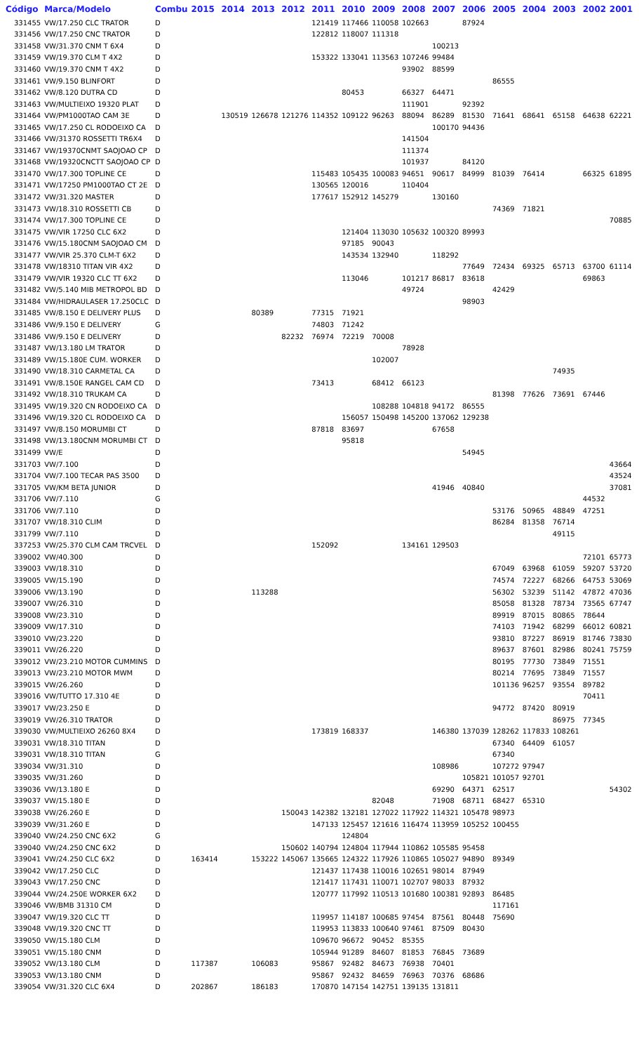| Código | Marca/Modelo | Combu | 2015 | 2014 | 2013 | 2012 | 2011 | 2010 | 2009 | 2008 | 2007 | 2006 | 2005 | 2004 | 2003 | 2002 | 2001 |
| --- | --- | --- | --- | --- | --- | --- | --- | --- | --- | --- | --- | --- | --- | --- | --- | --- | --- |
| 331455 | VW/17.250 CLC TRATOR | D | | | | | 121419 | 117466 | 110058 | 102663 | | 87924 | | | | | |
| 331456 | VW/17.250 CNC TRATOR | D | | | | | 122812 | 118007 | 111318 | | | | | | | | |
| 331458 | VW/31.370 CNM T 6X4 | D | | | | | | | | | 100213 | | | | | | |
| 331459 | VW/19.370 CLM T 4X2 | D | | | | | 153322 | 133041 | 113563 | 107246 | 99484 | | | | | | |
| 331460 | VW/19.370 CNM T 4X2 | D | | | | | | | | 93902 | 88599 | | | | | | |
| 331461 | VW/9.150 BLINFORT | D | | | | | | | | | | | 86555 | | | | |
| 331462 | VW/8.120 DUTRA CD | D | | | | | | 80453 | | 66327 | 64471 | | | | | | |
| 331463 | VW/MULTIEIXO 19320 PLAT | D | | | | | | | | 111901 | | 92392 | | | | | |
| 331464 | VW/PM1000TAO CAM 3E | D | | 130519 | 126678 | 121276 | 114352 | 109122 | 96263 | 88094 | 86289 | 81530 | 71641 | 68641 | 65158 | 64638 | 62221 |
| 331465 | VW/17.250 CL RODOEIXO CA | D | | | | | | | | | 100170 | 94436 | | | | | |
| 331466 | VW/31370 ROSSETTI TR6X4 | D | | | | | | | | 141504 | | | | | | | |
| 331467 | VW/19370CNMT SAOJOAO CP | D | | | | | | | | 111374 | | | | | | | |
| 331468 | VW/19320CNCTT SAOJOAO CP | D | | | | | | | | 101937 | | 84120 | | | | | |
| 331470 | VW/17.300 TOPLINE CE | D | | | | | 115483 | 105435 | 100083 | 94651 | 90617 | 84999 | 81039 | 76414 | | 66325 | 61895 |
| 331471 | VW/17250 PM1000TAO CT 2E | D | | | | | 130565 | 120016 | | 110404 | | | | | | | |
| 331472 | VW/31.320 MASTER | D | | | | | 177617 | 152912 | 145279 | | 130160 | | | | | | |
| 331473 | VW/18.310 ROSSETTI CB | D | | | | | | | | | | | 74369 | 71821 | | | |
| 331474 | VW/17.300 TOPLINE CE | D | | | | | | | | | | | | | | | 70885 |
| 331475 | VW/VIR 17250 CLC 6X2 | D | | | | | | 121404 | 113030 | 105632 | 100320 | 89993 | | | | | |
| 331476 | VW/15.180CNM SAOJOAO CM | D | | | | | | 97185 | 90043 | | | | | | | | |
| 331477 | VW/VIR 25.370 CLM-T 6X2 | D | | | | | | 143534 | 132940 | | 118292 | | | | | | |
| 331478 | VW/18310 TITAN VIR 4X2 | D | | | | | | | | | | 77649 | 72434 | 69325 | 65713 | 63700 | 61114 |
| 331479 | VW/VIR 19320 CLC TT 6X2 | D | | | | | | 113046 | | 101217 | 86817 | 83618 | | | | 69863 | |
| 331482 | VW/5.140 MIB METROPOL BD | D | | | | | | | | 49724 | | | 42429 | | | | |
| 331484 | VW/HIDRAULASER 17.250CLC | D | | | | | | | | | | 98903 | | | | | |
| 331485 | VW/8.150 E DELIVERY PLUS | D | | | 80389 | | 77315 | 71921 | | | | | | | | | |
| 331486 | VW/9.150 E DELIVERY | G | | | | | 74803 | 71242 | | | | | | | | | |
| 331486 | VW/9.150 E DELIVERY | D | | | | 82232 | 76974 | 72219 | 70008 | | | | | | | | |
| 331487 | VW/13.180 LM TRATOR | D | | | | | | | | 78928 | | | | | | | |
| 331489 | VW/15.180E CUM. WORKER | D | | | | | | | 102007 | | | | | | | | |
| 331490 | VW/18.310 CARMETAL CA | D | | | | | | | | | | | | | 74935 | | |
| 331491 | VW/8.150E RANGEL CAM CD | D | | | | | 73413 | | 68412 | 66123 | | | | | | | |
| 331492 | VW/18.310 TRUKAM CA | D | | | | | | | | | | | 81398 | 77626 | 73691 | 67446 | |
| 331495 | VW/19.320 CN RODOEIXO CA | D | | | | | | | 108288 | 104818 | 94172 | 86555 | | | | | |
| 331496 | VW/19.320 CL RODOEIXO CA | D | | | | | | 156057 | 150498 | 145200 | 137062 | 129238 | | | | | |
| 331497 | VW/8.150 MORUMBI CT | D | | | | | 87818 | 83697 | | | 67658 | | | | | | |
| 331498 | VW/13.180CNM MORUMBI CT | D | | | | | | 95818 | | | | | | | | | |
| 331499 | VW/E | D | | | | | | | | | | 54945 | | | | | |
| 331703 | VW/7.100 | D | | | | | | | | | | | | | | | 43664 |
| 331704 | VW/7.100 TECAR PAS 3500 | D | | | | | | | | | | | | | | | 43524 |
| 331705 | VW/KM BETA JUNIOR | D | | | | | | | | | 41946 | 40840 | | | | | 37081 |
| 331706 | VW/7.110 | G | | | | | | | | | | | | | | 44532 | |
| 331706 | VW/7.110 | D | | | | | | | | | | | 53176 | 50965 | 48849 | 47251 | |
| 331707 | VW/18.310 CLIM | D | | | | | | | | | | | 86284 | 81358 | 76714 | | |
| 331799 | VW/7.110 | D | | | | | | | | | | | | | 49115 | | |
| 337253 | VW/25.370 CLM CAM TRCVEL | D | | | | | 152092 | | | 134161 | 129503 | | | | | | |
| 339002 | VW/40.300 | D | | | | | | | | | | | | | | 72101 | 65773 |
| 339003 | VW/18.310 | D | | | | | | | | | | | 67049 | 63968 | 61059 | 59207 | 53720 |
| 339005 | VW/15.190 | D | | | | | | | | | | | 74574 | 72227 | 68266 | 64753 | 53069 |
| 339006 | VW/13.190 | D | | | 113288 | | | | | | | | 56302 | 53239 | 51142 | 47872 | 47036 |
| 339007 | VW/26.310 | D | | | | | | | | | | | 85058 | 81328 | 78734 | 73565 | 67747 |
| 339008 | VW/23.310 | D | | | | | | | | | | | 89919 | 87015 | 80865 | 78644 | |
| 339009 | VW/17.310 | D | | | | | | | | | | | 74103 | 71942 | 68299 | 66012 | 60821 |
| 339010 | VW/23.220 | D | | | | | | | | | | | 93810 | 87227 | 86919 | 81746 | 73830 |
| 339011 | VW/26.220 | D | | | | | | | | | | | 89637 | 87601 | 82986 | 80241 | 75759 |
| 339012 | VW/23.210 MOTOR CUMMINS | D | | | | | | | | | | | 80195 | 77730 | 73849 | 71551 | |
| 339013 | VW/23.210 MOTOR MWM | D | | | | | | | | | | | 80214 | 77695 | 73849 | 71557 | |
| 339015 | VW/26.260 | D | | | | | | | | | | | 101136 | 96257 | 93554 | 89782 | |
| 339016 | VW/TUTTO 17.310 4E | D | | | | | | | | | | | | | | 70411 | |
| 339017 | VW/23.250 E | D | | | | | | | | | | | 94772 | 87420 | 80919 | | |
| 339019 | VW/26.310 TRATOR | D | | | | | | | | | | | | | 86975 | 77345 | |
| 339030 | VW/MULTIEIXO 26260 8X4 | D | | | | | 173819 | 168337 | | | 146380 | 137039 | 128262 | 117833 | 108261 | | |
| 339031 | VW/18.310 TITAN | D | | | | | | | | | | | 67340 | 64409 | 61057 | | |
| 339031 | VW/18.310 TITAN | G | | | | | | | | | | | 67340 | | | | |
| 339034 | VW/31.310 | D | | | | | | | | | 108986 | | 107272 | 97947 | | | |
| 339035 | VW/31.260 | D | | | | | | | | | | 105821 | 101057 | 92701 | | | |
| 339036 | VW/13.180 E | D | | | | | | | | | 69290 | 64371 | 62517 | | | | 54302 |
| 339037 | VW/15.180 E | D | | | | | | | 82048 | | 71908 | 68711 | 68427 | 65310 | | | |
| 339038 | VW/26.260 E | D | | | | 150043 | 142382 | 132181 | 127022 | 117922 | 114321 | 105478 | 98973 | | | | |
| 339039 | VW/31.260 E | D | | | | | 147133 | 125457 | 121616 | 116474 | 113959 | 105252 | 100455 | | | | |
| 339040 | VW/24.250 CNC 6X2 | G | | | | | | 124804 | | | | | | | | | |
| 339040 | VW/24.250 CNC 6X2 | D | | | | 150602 | 140794 | 124804 | 117944 | 110862 | 105585 | 95458 | | | | | |
| 339041 | VW/24.250 CLC 6X2 | D | 163414 | | 153222 | 145067 | 135665 | 124322 | 117926 | 110865 | 105027 | 94890 | 89349 | | | | |
| 339042 | VW/17.250 CLC | D | | | | | 121437 | 117438 | 110016 | 102651 | 98014 | 87949 | | | | | |
| 339043 | VW/17.250 CNC | D | | | | | 121417 | 117431 | 110071 | 102707 | 98033 | 87932 | | | | | |
| 339044 | VW/24.250E WORKER 6X2 | D | | | | | 120777 | 117992 | 110513 | 101680 | 100381 | 92893 | 86485 | | | | |
| 339046 | VW/BMB 31310 CM | D | | | | | | | | | | | 117161 | | | | |
| 339047 | VW/19.320 CLC TT | D | | | | | 119957 | 114187 | 100685 | 97454 | 87561 | 80448 | 75690 | | | | |
| 339048 | VW/19.320 CNC TT | D | | | | | 119953 | 113833 | 100640 | 97461 | 87509 | 80430 | | | | | |
| 339050 | VW/15.180 CLM | D | | | | | 109670 | 96672 | 90452 | 85355 | | | | | | | |
| 339051 | VW/15.180 CNM | D | | | | | 105944 | 91289 | 84607 | 81853 | 76845 | 73689 | | | | | |
| 339052 | VW/13.180 CLM | D | 117387 | | 106083 | | 95867 | 92482 | 84673 | 76938 | 70401 | | | | | | |
| 339053 | VW/13.180 CNM | D | | | | | 95867 | 92432 | 84659 | 76963 | 70376 | 68686 | | | | | |
| 339054 | VW/31.320 CLC 6X4 | D | 202867 | | 186183 | | 170870 | 147154 | 142751 | 139135 | 131811 | | | | | | |